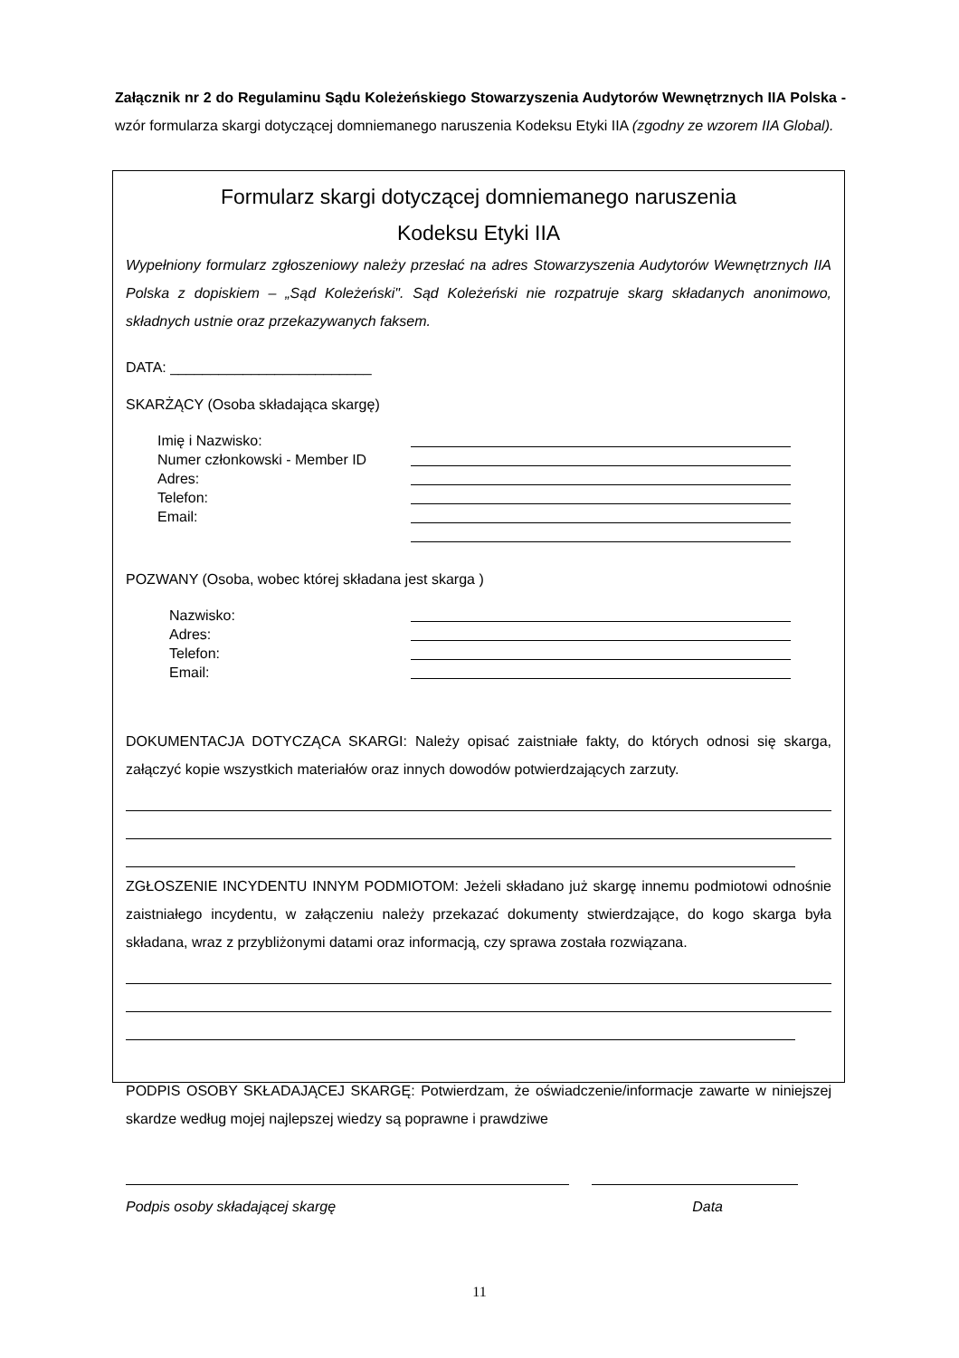Załącznik nr 2 do Regulaminu Sądu Koleżeńskiego Stowarzyszenia Audytorów Wewnętrznych IIA Polska - wzór formularza skargi dotyczącej domniemanego naruszenia Kodeksu Etyki IIA (zgodny ze wzorem IIA Global).
Formularz skargi dotyczącej domniemanego naruszenia
Kodeksu Etyki IIA
Wypełniony formularz zgłoszeniowy należy przesłać na adres Stowarzyszenia Audytorów Wewnętrznych IIA Polska z dopiskiem – „Sąd Koleżeński". Sąd Koleżeński nie rozpatruje skarg składanych anonimowo, składnych ustnie oraz przekazywanych faksem.
DATA: _________________________
SKARŻĄCY (Osoba składająca skargę)
Imię i Nazwisko:
Numer członkowski - Member ID
Adres:
Telefon:
Email:
POZWANY (Osoba, wobec której składana jest skarga )
Nazwisko:
Adres:
Telefon:
Email:
DOKUMENTACJA DOTYCZĄCA SKARGI: Należy opisać zaistniałe fakty, do których odnosi się skarga, załączyć kopie wszystkich materiałów oraz innych dowodów potwierdzających zarzuty.
ZGŁOSZENIE INCYDENTU INNYM PODMIOTOM: Jeżeli składano już skargę innemu podmiotowi odnośnie zaistniałego incydentu, w załączeniu należy przekazać dokumenty stwierdzające, do kogo skarga była składana, wraz z przybliżonymi datami oraz informacją, czy sprawa została rozwiązana.
PODPIS OSOBY SKŁADAJĄCEJ SKARGĘ: Potwierdzam, że oświadczenie/informacje zawarte w niniejszej skardze według mojej najlepszej wiedzy są poprawne i prawdziwe
Podpis osoby składającej skargę Data
11